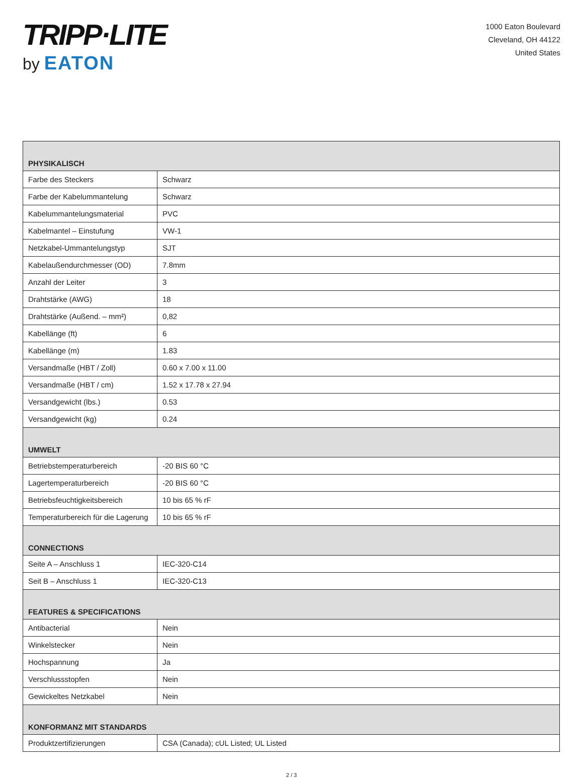TRIPP·LITE
by EATON
1000 Eaton Boulevard
Cleveland, OH 44122
United States
| PHYSIKALISCH | |
| --- | --- |
| Farbe des Steckers | Schwarz |
| Farbe der Kabelummantelung | Schwarz |
| Kabelummantelungsmaterial | PVC |
| Kabelmantel – Einstufung | VW-1 |
| Netzkabel-Ummantelungstyp | SJT |
| Kabelaußendurchmesser (OD) | 7.8mm |
| Anzahl der Leiter | 3 |
| Drahtstärke (AWG) | 18 |
| Drahtstärke (Außend. – mm²) | 0,82 |
| Kabellänge (ft) | 6 |
| Kabellänge (m) | 1.83 |
| Versandmaße (HBT / Zoll) | 0.60 x 7.00 x 11.00 |
| Versandmaße (HBT / cm) | 1.52 x 17.78 x 27.94 |
| Versandgewicht (lbs.) | 0.53 |
| Versandgewicht (kg) | 0.24 |
| UMWELT | |
| Betriebstemperaturbereich | -20 BIS 60 °C |
| Lagertemperaturbereich | -20 BIS 60 °C |
| Betriebsfeuchtigkeitsbereich | 10 bis 65 % rF |
| Temperaturbereich für die Lagerung | 10 bis 65 % rF |
| CONNECTIONS | |
| Seite A – Anschluss 1 | IEC-320-C14 |
| Seit B – Anschluss 1 | IEC-320-C13 |
| FEATURES & SPECIFICATIONS | |
| Antibacterial | Nein |
| Winkelstecker | Nein |
| Hochspannung | Ja |
| Verschlussstopfen | Nein |
| Gewickeltes Netzkabel | Nein |
| KONFORMANZ MIT STANDARDS | |
| Produktzertifizierungen | CSA (Canada); cUL Listed; UL Listed |
2 / 3